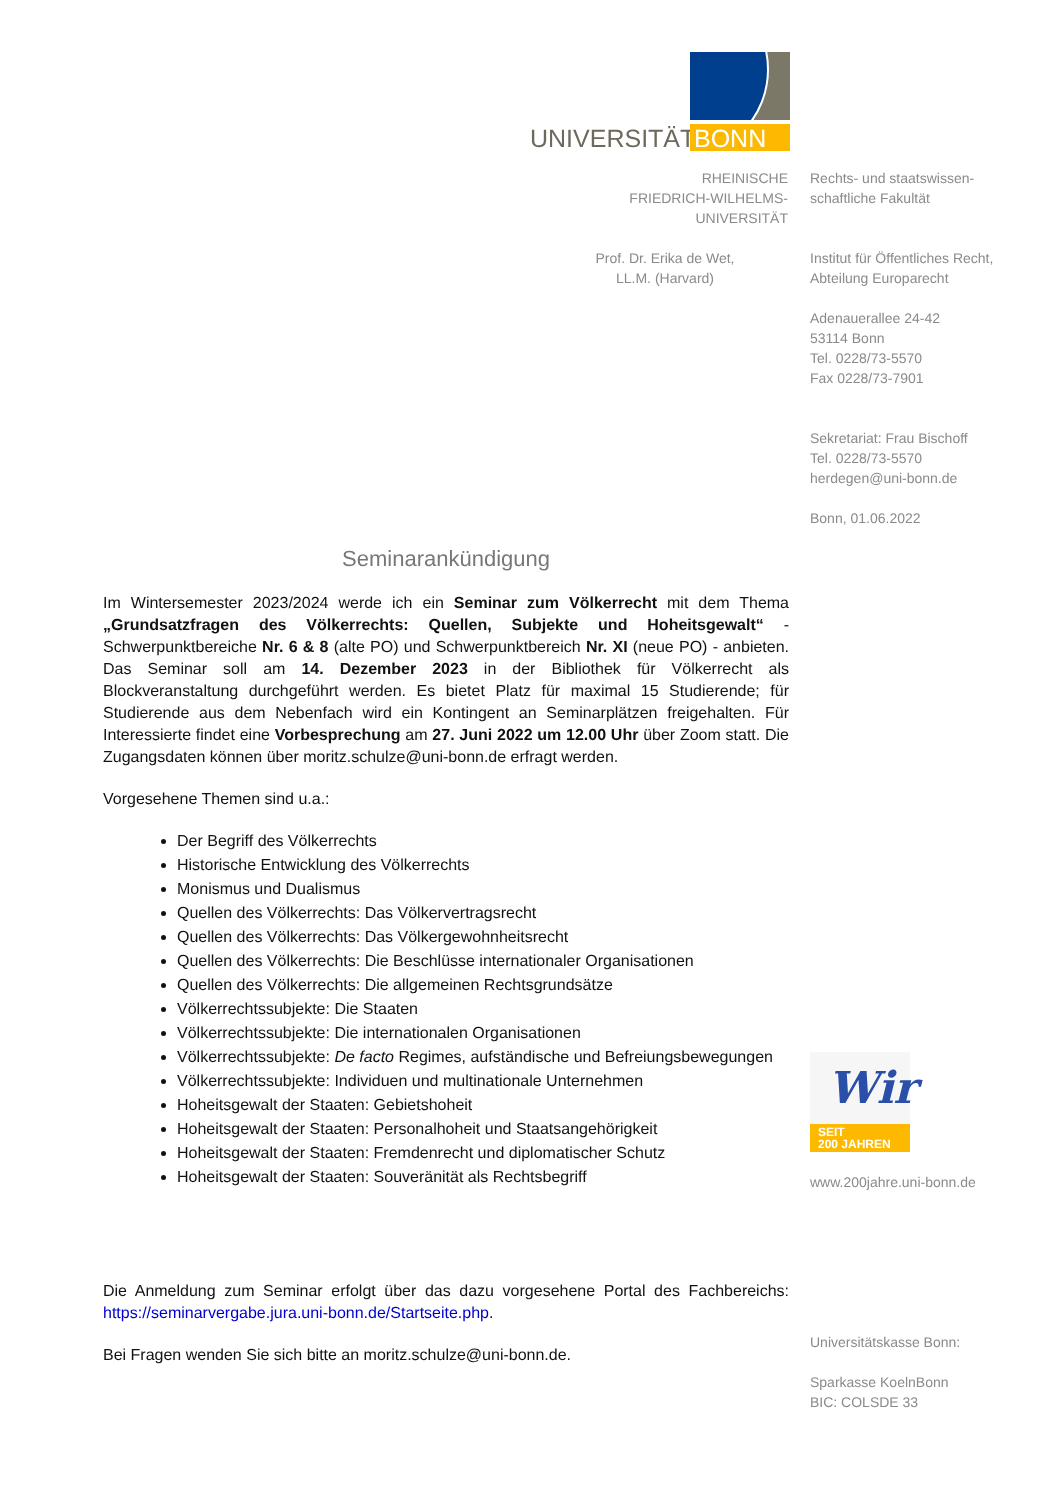UNIVERSITÄT BONN
RHEINISCHE
FRIEDRICH-WILHELMS-
UNIVERSITÄT
Rechts- und staatswissen-
schaftliche Fakultät
Prof. Dr. Erika de Wet,
LL.M. (Harvard)
Institut für Öffentliches Recht,
Abteilung Europarecht
Adenauerallee 24-42
53114 Bonn
Tel. 0228/73-5570
Fax 0228/73-7901
Sekretariat: Frau Bischoff
Tel. 0228/73-5570
herdegen@uni-bonn.de
Bonn, 01.06.2022
Seminarankündigung
Im Wintersemester 2023/2024 werde ich ein Seminar zum Völkerrecht mit dem Thema „Grundsatzfragen des Völkerrechts: Quellen, Subjekte und Hoheitsgewalt“ - Schwerpunktbereiche Nr. 6 & 8 (alte PO) und Schwerpunktbereich Nr. XI (neue PO) - anbieten. Das Seminar soll am 14. Dezember 2023 in der Bibliothek für Völkerrecht als Blockveranstaltung durchgeführt werden. Es bietet Platz für maximal 15 Studierende; für Studierende aus dem Nebenfach wird ein Kontingent an Seminarplätzen freigehalten. Für Interessierte findet eine Vorbesprechung am 27. Juni 2022 um 12.00 Uhr über Zoom statt. Die Zugangsdaten können über moritz.schulze@uni-bonn.de erfragt werden.
Vorgesehene Themen sind u.a.:
Der Begriff des Völkerrechts
Historische Entwicklung des Völkerrechts
Monismus und Dualismus
Quellen des Völkerrechts: Das Völkervertragsrecht
Quellen des Völkerrechts: Das Völkergewohnheitsrecht
Quellen des Völkerrechts: Die Beschlüsse internationaler Organisationen
Quellen des Völkerrechts: Die allgemeinen Rechtsgrundsätze
Völkerrechtssubjekte: Die Staaten
Völkerrechtssubjekte: Die internationalen Organisationen
Völkerrechtssubjekte: De facto Regimes, aufständische und Befreiungsbewegungen
Völkerrechtssubjekte: Individuen und multinationale Unternehmen
Hoheitsgewalt der Staaten: Gebietshoheit
Hoheitsgewalt der Staaten: Personalhoheit und Staatsangehörigkeit
Hoheitsgewalt der Staaten: Fremdenrecht und diplomatischer Schutz
Hoheitsgewalt der Staaten: Souveränität als Rechtsbegriff
Die Anmeldung zum Seminar erfolgt über das dazu vorgesehene Portal des Fachbereichs: https://seminarvergabe.jura.uni-bonn.de/Startseite.php.
Bei Fragen wenden Sie sich bitte an moritz.schulze@uni-bonn.de.
Wir
SEIT
200 JAHREN
www.200jahre.uni-bonn.de
Universitätskasse Bonn:
Sparkasse KoelnBonn
BIC: COLSDE 33